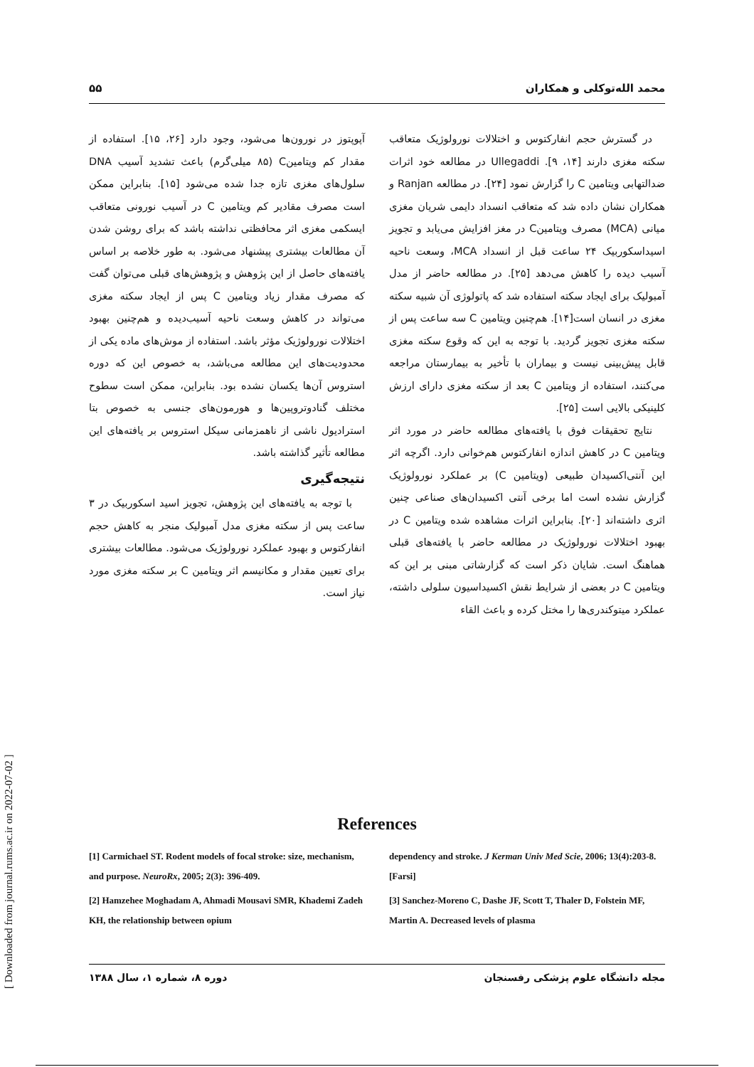محمد الله‌توکلی و همکاران ۵۵
در گسترش حجم انفارکتوس و اختلالات نورولوژیک متعاقب سکته مغزی دارند [۱۴، ۹]. Ullegaddi در مطالعه خود اثرات ضدالتهابی ویتامین C را گزارش نمود [۲۴]. در مطالعه Ranjan و همکاران نشان داده شد که متعاقب انسداد دایمی شریان مغزی میانی (MCA) مصرف ویتامینC در مغز افزایش می‌یابد و تجویز اسیداسکوربیک ۲۴ ساعت قبل از انسداد MCA، وسعت ناحیه آسیب دیده را کاهش می‌دهد [۲۵]. در مطالعه حاضر از مدل آمبولیک برای ایجاد سکته استفاده شد که پاتولوژی آن شبیه سکته مغزی در انسان است[۱۴]. هم‌چنین ویتامین C سه ساعت پس از سکته مغزی تجویز گردید. با توجه به این که وقوع سکته مغزی قابل پیش‌بینی نیست و بیماران با تأخیر به بیمارستان مراجعه می‌کنند، استفاده از ویتامین C بعد از سکته مغزی دارای ارزش کلینیکی بالایی است [۲۵].
نتایج تحقیقات فوق با یافته‌های مطالعه حاضر در مورد اثر ویتامین C در کاهش اندازه انفارکتوس هم‌خوانی دارد. اگرچه اثر این آنتی‌اکسیدان طبیعی (ویتامین C) بر عملکرد نورولوژیک گزارش نشده است اما برخی آنتی اکسیدان‌های صناعی چنین اثری داشته‌اند [۲۰]. بنابراین اثرات مشاهده شده ویتامین C در بهبود اختلالات نورولوژیک در مطالعه حاضر با یافته‌های قبلی هماهنگ است. شایان ذکر است که گزارشاتی مبنی بر این که ویتامین C در بعضی از شرایط نقش اکسیداسیون سلولی داشته، عملکرد میتوکندری‌ها را مختل کرده و باعث القاء
آپوپتوز در نورون‌ها می‌شود، وجود دارد [۲۶، ۱۵]. استفاده از مقدار کم ویتامینC (۸۵ میلی‌گرم) باعث تشدید آسیب DNA سلول‌های مغزی تازه جدا شده می‌شود [۱۵]. بنابراین ممکن است مصرف مقادیر کم ویتامین C در آسیب نورونی متعاقب ایسکمی مغزی اثر محافظتی نداشته باشد که برای روشن شدن آن مطالعات بیشتری پیشنهاد می‌شود. به طور خلاصه بر اساس یافته‌های حاصل از این پژوهش و پژوهش‌های قبلی می‌توان گفت که مصرف مقدار زیاد ویتامین C پس از ایجاد سکته مغزی می‌تواند در کاهش وسعت ناحیه آسیب‌دیده و هم‌چنین بهبود اختلالات نورولوژیک مؤثر باشد. استفاده از موش‌های ماده یکی از محدودیت‌های این مطالعه می‌باشد، به خصوص این که دوره استروس آن‌ها یکسان نشده بود. بنابراین، ممکن است سطوح مختلف گنادوتروپین‌ها و هورمون‌های جنسی به خصوص بتا استرادیول ناشی از ناهمزمانی سیکل استروس بر یافته‌های این مطالعه تأثیر گذاشته باشد.
نتیجه‌گیری
با توجه به یافته‌های این پژوهش، تجویز اسید اسکوربیک در ۳ ساعت پس از سکته مغزی مدل آمبولیک منجر به کاهش حجم انفارکتوس و بهبود عملکرد نورولوژیک می‌شود. مطالعات بیشتری برای تعیین مقدار و مکانیسم اثر ویتامین C بر سکته مغزی مورد نیاز است.
References
[1] Carmichael ST. Rodent models of focal stroke: size, mechanism, and purpose. NeuroRx, 2005; 2(3): 396-409.
[2] Hamzehee Moghadam A, Ahmadi Mousavi SMR, Khademi Zadeh KH, the relationship between opium
dependency and stroke. J Kerman Univ Med Scie, 2006; 13(4):203-8. [Farsi]
[3] Sanchez-Moreno C, Dashe JF, Scott T, Thaler D, Folstein MF, Martin A. Decreased levels of plasma
مجله دانشگاه علوم پزشکی رفسنجان دوره ۸، شماره ۱، سال ۱۳۸۸
[ Downloaded from journal.rums.ac.ir on 2022-07-02 ]